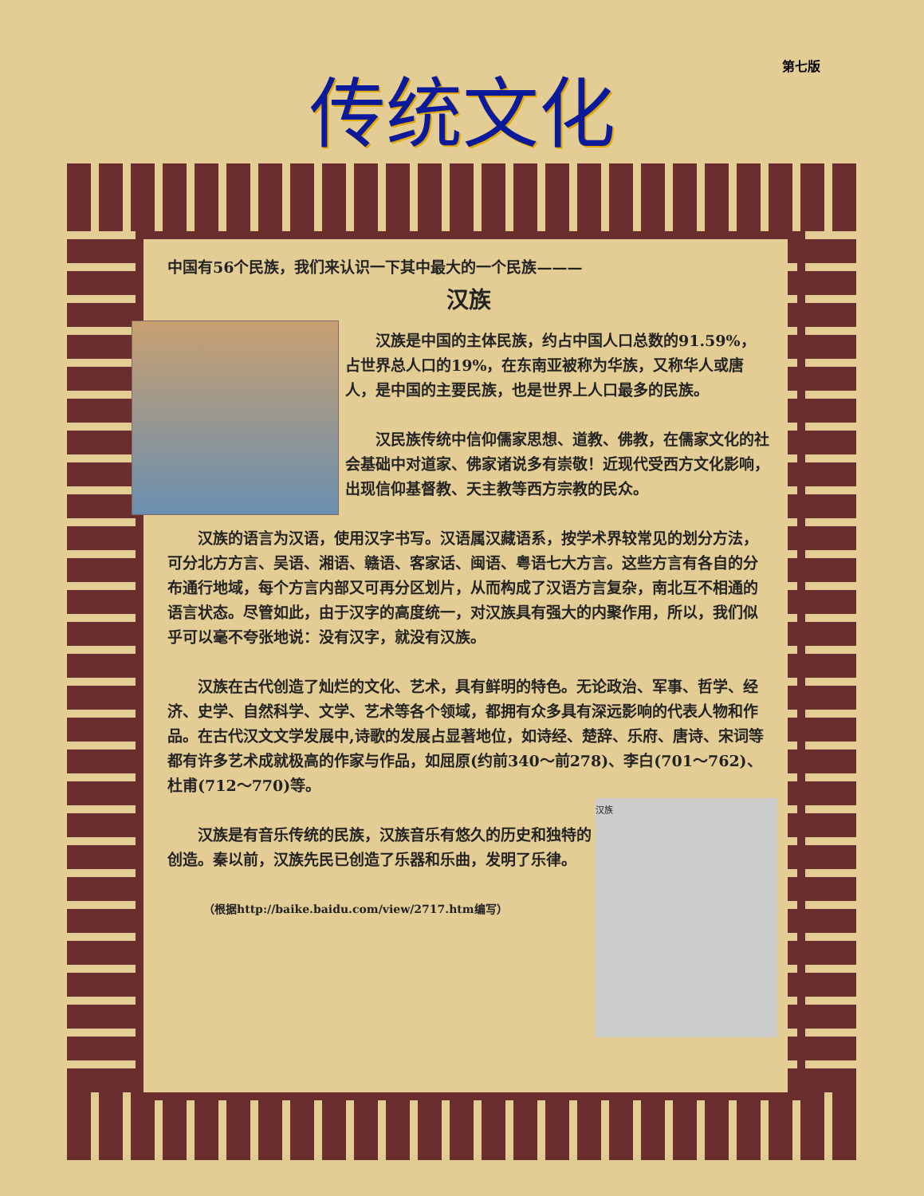第七版
传统文化
中国有56个民族，我们来认识一下其中最大的一个民族———
汉族
汉族是中国的主体民族，约占中国人口总数的91.59%，占世界总人口的19%，在东南亚被称为华族，又称华人或唐人，是中国的主要民族，也是世界上人口最多的民族。
汉民族传统中信仰儒家思想、道教、佛教，在儒家文化的社会基础中对道家、佛家诸说多有崇敬！近现代受西方文化影响，出现信仰基督教、天主教等西方宗教的民众。
汉族的语言为汉语，使用汉字书写。汉语属汉藏语系，按学术界较常见的划分方法，可分北方方言、吴语、湘语、赣语、客家话、闽语、粤语七大方言。这些方言有各自的分布通行地域，每个方言内部又可再分区划片，从而构成了汉语方言复杂，南北互不相通的语言状态。尽管如此，由于汉字的高度统一，对汉族具有强大的内聚作用，所以，我们似乎可以毫不夸张地说：没有汉字，就没有汉族。
汉族在古代创造了灿烂的文化、艺术，具有鲜明的特色。无论政治、军事、哲学、经济、史学、自然科学、文学、艺术等各个领域，都拥有众多具有深远影响的代表人物和作品。在古代汉文文学发展中,诗歌的发展占显著地位，如诗经、楚辞、乐府、唐诗、宋词等都有许多艺术成就极高的作家与作品，如屈原(约前340～前278)、李白(701～762)、杜甫(712～770)等。
汉族
汉族是有音乐传统的民族，汉族音乐有悠久的历史和独特的创造。秦以前，汉族先民已创造了乐器和乐曲，发明了乐律。
（根据http://baike.baidu.com/view/2717.htm编写）